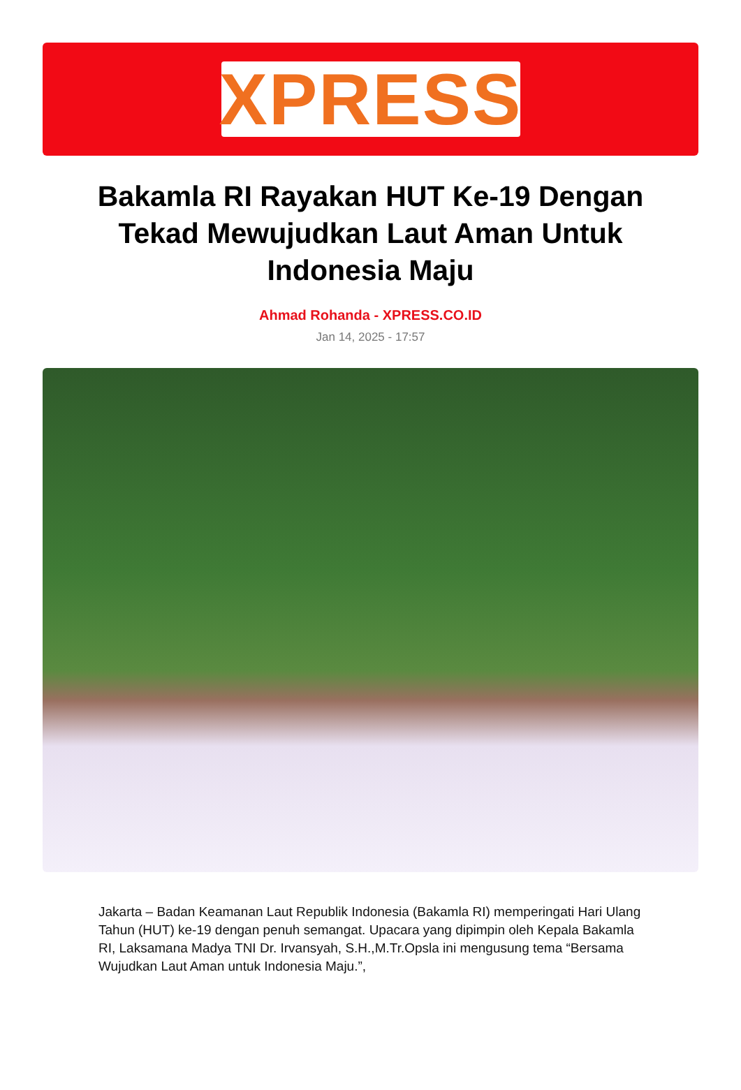XPRESS
Bakamla RI Rayakan HUT Ke-19 Dengan Tekad Mewujudkan Laut Aman Untuk Indonesia Maju
Ahmad Rohanda - XPRESS.CO.ID
Jan 14, 2025 - 17:57
Jakarta – Badan Keamanan Laut Republik Indonesia (Bakamla RI) memperingati Hari Ulang Tahun (HUT) ke-19 dengan penuh semangat. Upacara yang dipimpin oleh Kepala Bakamla RI, Laksamana Madya TNI Dr. Irvansyah, S.H.,M.Tr.Opsla ini mengusung tema “Bersama Wujudkan Laut Aman untuk Indonesia Maju.”,